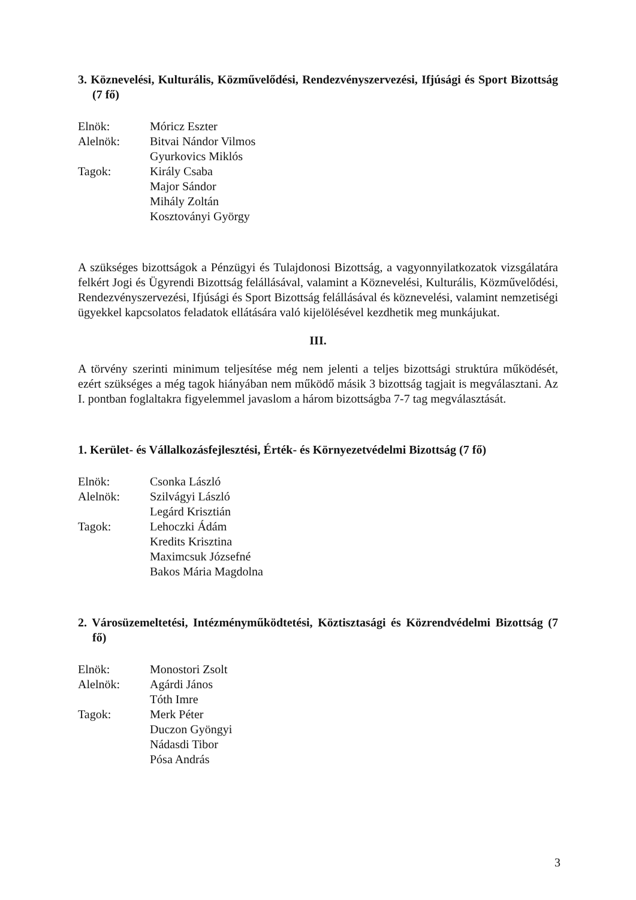3. Köznevelési, Kulturális, Közművelődési, Rendezvényszervezési, Ifjúsági és Sport Bizottság (7 fő)
Elnök:
Móricz Eszter
Alelnök:
Bitvai Nándor Vilmos
Gyurkovics Miklós
Tagok:
Király Csaba
Major Sándor
Mihály Zoltán
Kosztoványi György
A szükséges bizottságok a Pénzügyi és Tulajdonosi Bizottság, a vagyonnyilatkozatok vizsgálatára felkért Jogi és Ügyrendi Bizottság felállásával, valamint a Köznevelési, Kulturális, Közművelődési, Rendezvényszervezési, Ifjúsági és Sport Bizottság felállásával és köznevelési, valamint nemzetiségi ügyekkel kapcsolatos feladatok ellátására való kijelölésével kezdhetik meg munkájukat.
III.
A törvény szerinti minimum teljesítése még nem jelenti a teljes bizottsági struktúra működését, ezért szükséges a még tagok hiányában nem működő másik 3 bizottság tagjait is megválasztani. Az I. pontban foglaltakra figyelemmel javaslom a három bizottságba 7-7 tag megválasztását.
1. Kerület- és Vállalkozásfejlesztési, Érték- és Környezetvédelmi Bizottság (7 fő)
Elnök:
Csonka László
Alelnök:
Szilvágyi László
Legárd Krisztián
Tagok:
Lehoczki Ádám
Kredits Krisztina
Maximcsuk Józsefné
Bakos Mária Magdolna
2. Városüzemeltetési, Intézményműködtetési, Köztisztasági és Közrendvédelmi Bizottság (7 fő)
Elnök:
Monostori Zsolt
Alelnök:
Agárdi János
Tóth Imre
Tagok:
Merk Péter
Duczon Gyöngyi
Nádasdi Tibor
Pósa András
3